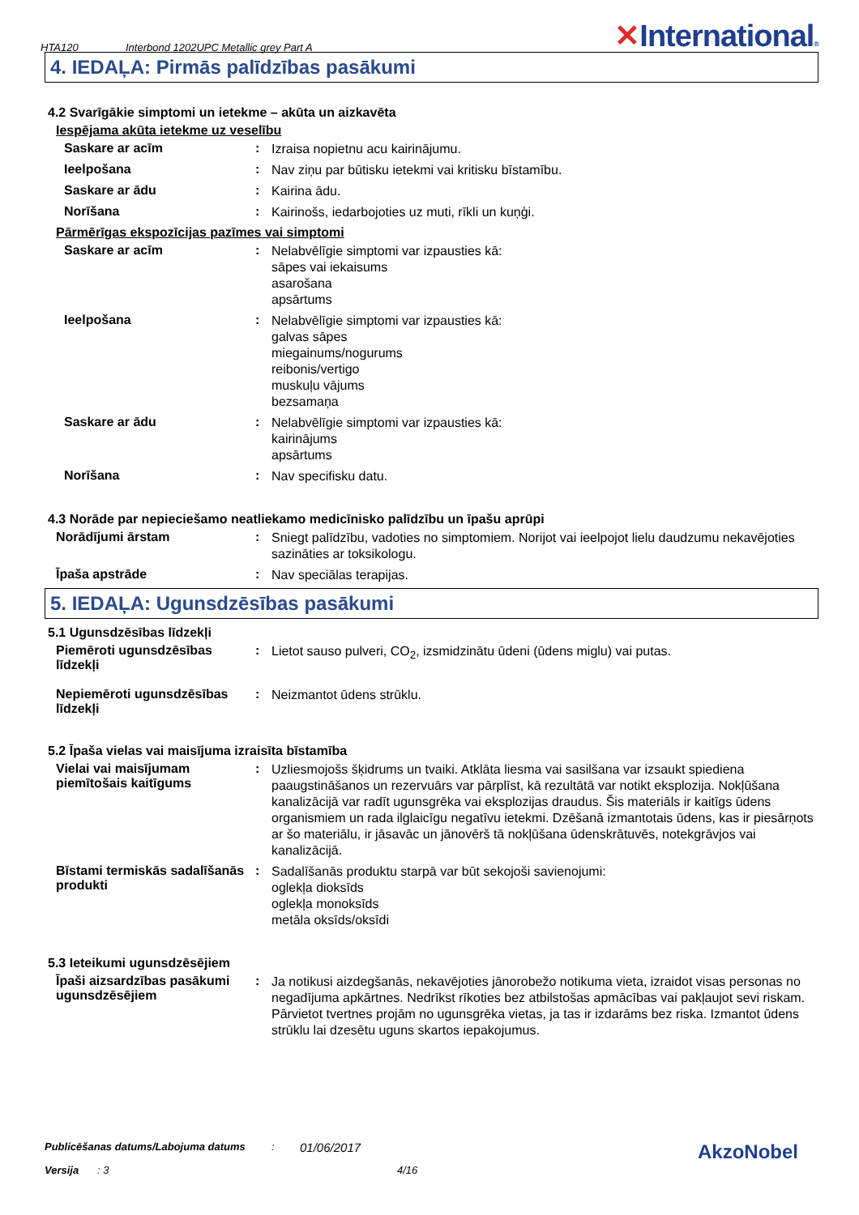HTA120 Interbond 1202UPC Metallic grey Part A ✕International®
4. IEDAĻA: Pirmās palīdzības pasākumi
4.2 Svarīgākie simptomi un ietekme – akūta un aizkavēta
Iespējama akūta ietekme uz veselību
Saskare ar acīm :
Izraisa nopietnu acu kairinājumu.
Ieelpošana :
Nav ziņu par būtisku ietekmi vai kritisku bīstamību.
Saskare ar ādu :
Kairina ādu.
Norīšana :
Kairinošs, iedarbojoties uz muti, rīkli un kuņģi.
Pārmērīgas ekspozīcijas pazīmes vai simptomi
Saskare ar acīm :
Nelabvēlīgie simptomi var izpausties kā:
sāpes vai iekaisums
asarošana
apsārtums
Ieelpošana :
Nelabvēlīgie simptomi var izpausties kā:
galvas sāpes
miegainums/nogurums
reibonis/vertigo
muskuļu vājums
bezsamaņa
Saskare ar ādu :
Nelabvēlīgie simptomi var izpausties kā:
kairinājums
apsārtums
Norīšana :
Nav specifisku datu.
4.3 Norāde par nepieciešamo neatliekamo medicīnisko palīdzību un īpašu aprūpi
Norādījumi ārstam :
Sniegt palīdzību, vadoties no simptomiem. Norijot vai ieelpojot lielu daudzumu nekavējoties sazināties ar toksikologu.
Īpaša apstrāde :
Nav speciālas terapijas.
5. IEDAĻA: Ugunsdzēsības pasākumi
5.1 Ugunsdzēsības līdzekļi
Piemēroti ugunsdzēsības līdzekļi
:
Lietot sauso pulveri, CO<sub>2</sub>, izsmidzinātu ūdeni (ūdens miglu) vai putas.
Nepiemēroti ugunsdzēsības līdzekļi
:
Neizmantot ūdens strūklu.
5.2 Īpaša vielas vai maisījuma izraisīta bīstamība
Vielai vai maisījumam piemītošais kaitīgums
:
Uzliesmojošs šķidrums un tvaiki. Atklāta liesma vai sasilšana var izsaukt spiediena paaugstināšanos un rezervuārs var pārplīst, kā rezultātā var notikt eksplozija. Nokļūšana kanalizācijā var radīt ugunsgrēka vai eksplozijas draudus. Šis materiāls ir kaitīgs ūdens organismiem un rada ilglaicīgu negatīvu ietekmi. Dzēšanā izmantotais ūdens, kas ir piesārņots ar šo materiālu, ir jāsavāc un jānovērš tā nokļūšana ūdenskrātuvēs, notekgrāvjos vai kanalizācijā.
Bīstami termiskās sadalīšanās produkti
:
Sadalīšanās produktu starpā var būt sekojoši savienojumi:
oglekļa dioksīds
oglekļa monoksīds
metāla oksīds/oksīdi
5.3 Ieteikumi ugunsdzēsējiem
Īpaši aizsardzības pasākumi ugunsdzēsējiem
:
Ja notikusi aizdegšanās, nekavējoties jānorobežo notikuma vieta, izraidot visas personas no negadījuma apkārtnes. Nedrīkst rīkoties bez atbilstošas apmācības vai pakļaujot sevi riskam. Pārvietot tvertnes projām no ugunsgrēka vietas, ja tas ir izdarāms bez riska. Izmantot ūdens strūklu lai dzesētu uguns skartos iepakojumus.
Publicēšanas datums/Labojuma datums: 01/06/2017
Versija: 3 4/16
AkzoNobel